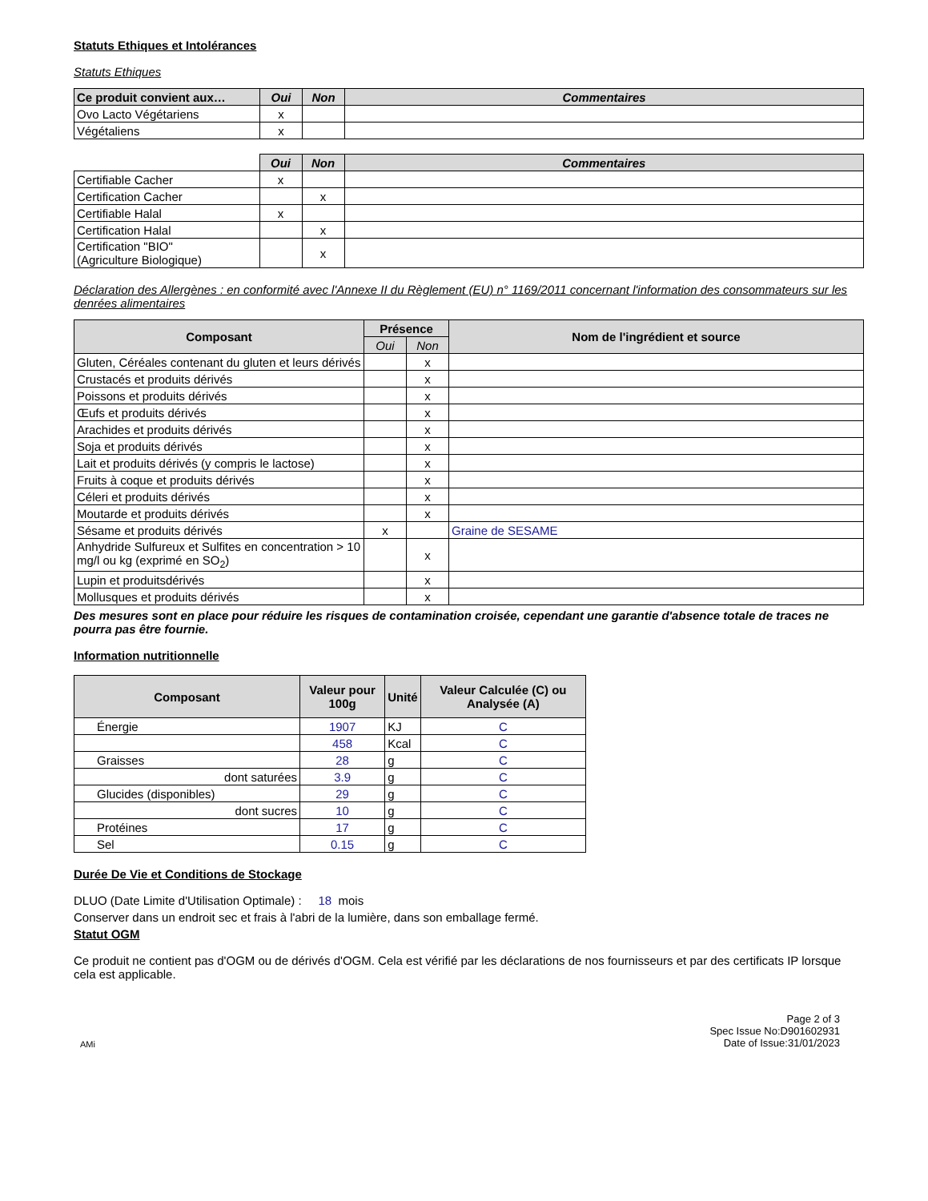Statuts Ethiques et Intolérances
Statuts Ethiques
| Ce produit convient aux… | Oui | Non | Commentaires |
| --- | --- | --- | --- |
| Ovo Lacto Végétariens | x | | |
| Végétaliens | x | | |
| | Oui | Non | Commentaires |
| Certifiable Cacher | x | | |
| Certification Cacher | | x | |
| Certifiable Halal | x | | |
| Certification Halal | | x | |
| Certification "BIO" (Agriculture Biologique) | | x | |
Déclaration des Allergènes : en conformité avec l'Annexe II du Règlement (EU) n° 1169/2011 concernant l'information des consommateurs sur les denrées alimentaires
| Composant | Présence | | Nom de l'ingrédient et source |
| --- | --- | --- | --- |
| | Oui | Non | |
| Gluten, Céréales contenant du gluten et leurs dérivés | | x | |
| Crustacés et produits dérivés | | x | |
| Poissons et produits dérivés | | x | |
| Œufs et produits dérivés | | x | |
| Arachides et produits dérivés | | x | |
| Soja et produits dérivés | | x | |
| Lait et produits dérivés (y compris le lactose) | | x | |
| Fruits à coque et produits dérivés | | x | |
| Céleri et produits dérivés | | x | |
| Moutarde et produits dérivés | | x | |
| Sésame et produits dérivés | x | | Graine de SESAME |
| Anhydride Sulfureux et Sulfites en concentration > 10 mg/l ou kg (exprimé en SO<sub>2</sub>) | | x | |
| Lupin et produitsdérivés | | x | |
| Mollusques et produits dérivés | | x | |
Des mesures sont en place pour réduire les risques de contamination croisée, cependant une garantie d'absence totale de traces ne pourra pas être fournie.
Information nutritionnelle
| Composant | Valeur pour 100g | Unité | Valeur Calculée (C) ou Analysée (A) |
| --- | --- | --- | --- |
| Énergie | 1907 | KJ | C |
| | 458 | Kcal | C |
| Graisses | 28 | g | C |
| dont saturées | 3.9 | g | C |
| Glucides (disponibles) | 29 | g | C |
| dont sucres | 10 | g | C |
| Protéines | 17 | g | C |
| Sel | 0.15 | g | C |
Durée De Vie et Conditions de Stockage
DLUO (Date Limite d'Utilisation Optimale) : 18 mois
Conserver dans un endroit sec et frais à l'abri de la lumière, dans son emballage fermé.
Statut OGM
Ce produit ne contient pas d'OGM ou de dérivés d'OGM. Cela est vérifié par les déclarations de nos fournisseurs et par des certificats IP lorsque cela est applicable.
AMi
Page 2 of 3
Spec Issue No:D901602931
Date of Issue:31/01/2023